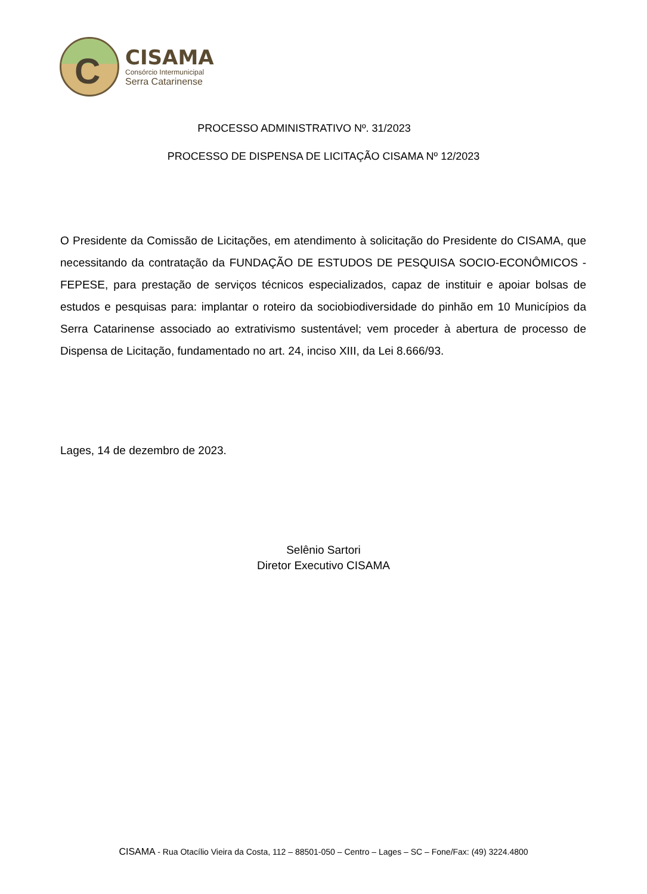C
CISAMA
Consórcio Intermunicipal
Serra Catarinense
PROCESSO ADMINISTRATIVO Nº. 31/2023
PROCESSO DE DISPENSA DE LICITAÇÃO CISAMA Nº 12/2023
O Presidente da Comissão de Licitações, em atendimento à solicitação do Presidente do CISAMA, que necessitando da contratação da FUNDAÇÃO DE ESTUDOS DE PESQUISA SOCIO-ECONÔMICOS -FEPESE, para prestação de serviços técnicos especializados, capaz de instituir e apoiar bolsas de estudos e pesquisas para: implantar o roteiro da sociobiodiversidade do pinhão em 10 Municípios da Serra Catarinense associado ao extrativismo sustentável; vem proceder à abertura de processo de Dispensa de Licitação, fundamentado no art. 24, inciso XIII, da Lei 8.666/93.
Lages, 14 de dezembro de 2023.
Selênio Sartori
Diretor Executivo CISAMA
CISAMA - Rua Otacílio Vieira da Costa, 112 – 88501-050 – Centro – Lages – SC – Fone/Fax: (49) 3224.4800